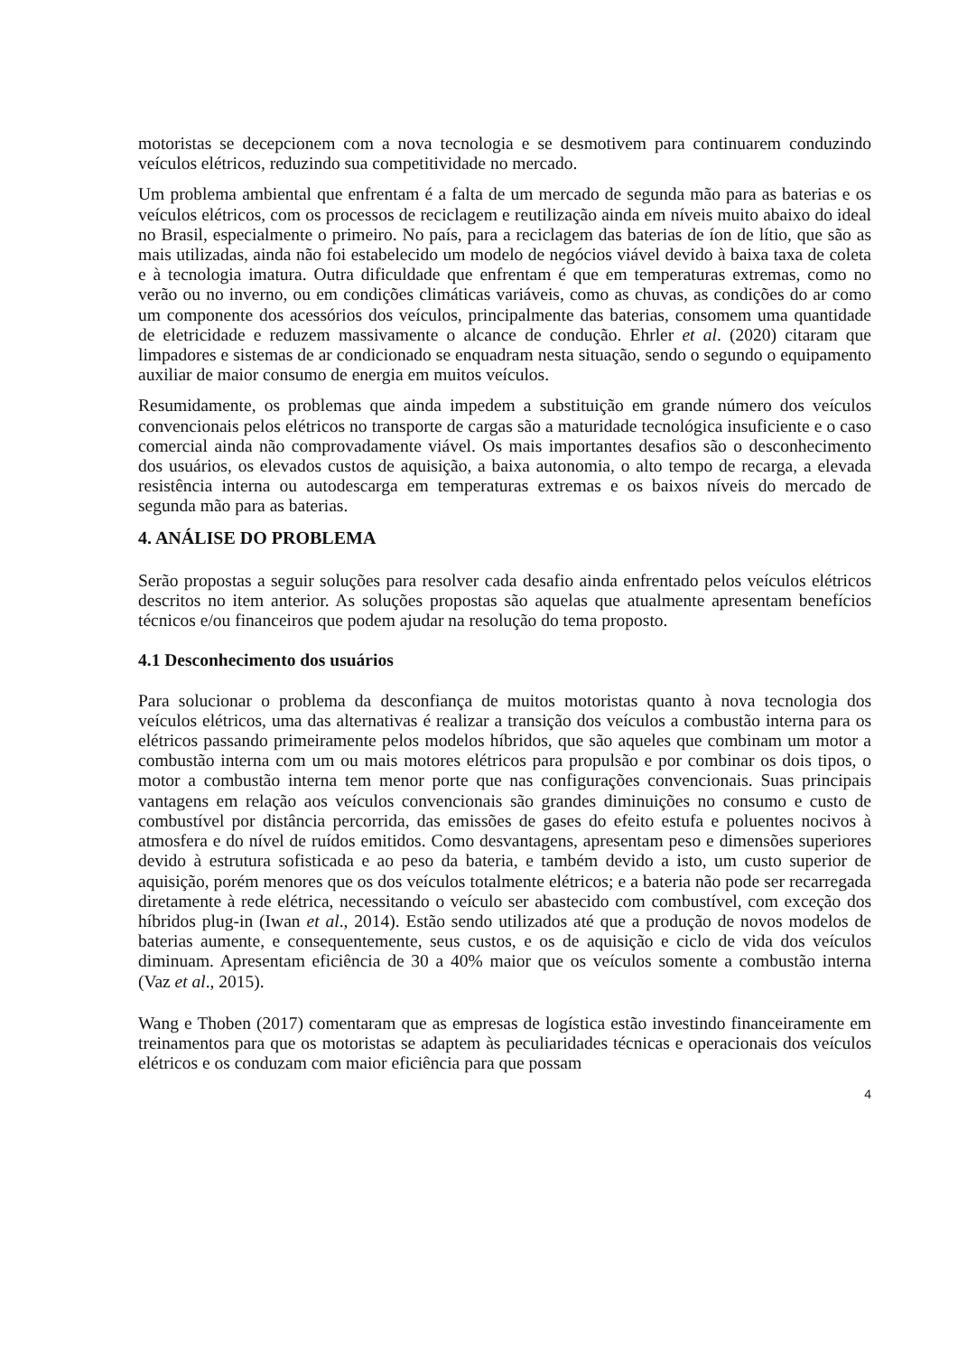motoristas se decepcionem com a nova tecnologia e se desmotivem para continuarem conduzindo veículos elétricos, reduzindo sua competitividade no mercado.
Um problema ambiental que enfrentam é a falta de um mercado de segunda mão para as baterias e os veículos elétricos, com os processos de reciclagem e reutilização ainda em níveis muito abaixo do ideal no Brasil, especialmente o primeiro. No país, para a reciclagem das baterias de íon de lítio, que são as mais utilizadas, ainda não foi estabelecido um modelo de negócios viável devido à baixa taxa de coleta e à tecnologia imatura. Outra dificuldade que enfrentam é que em temperaturas extremas, como no verão ou no inverno, ou em condições climáticas variáveis, como as chuvas, as condições do ar como um componente dos acessórios dos veículos, principalmente das baterias, consomem uma quantidade de eletricidade e reduzem massivamente o alcance de condução. Ehrler et al. (2020) citaram que limpadores e sistemas de ar condicionado se enquadram nesta situação, sendo o segundo o equipamento auxiliar de maior consumo de energia em muitos veículos.
Resumidamente, os problemas que ainda impedem a substituição em grande número dos veículos convencionais pelos elétricos no transporte de cargas são a maturidade tecnológica insuficiente e o caso comercial ainda não comprovadamente viável. Os mais importantes desafios são o desconhecimento dos usuários, os elevados custos de aquisição, a baixa autonomia, o alto tempo de recarga, a elevada resistência interna ou autodescarga em temperaturas extremas e os baixos níveis do mercado de segunda mão para as baterias.
4. ANÁLISE DO PROBLEMA
Serão propostas a seguir soluções para resolver cada desafio ainda enfrentado pelos veículos elétricos descritos no item anterior. As soluções propostas são aquelas que atualmente apresentam benefícios técnicos e/ou financeiros que podem ajudar na resolução do tema proposto.
4.1 Desconhecimento dos usuários
Para solucionar o problema da desconfiança de muitos motoristas quanto à nova tecnologia dos veículos elétricos, uma das alternativas é realizar a transição dos veículos a combustão interna para os elétricos passando primeiramente pelos modelos híbridos, que são aqueles que combinam um motor a combustão interna com um ou mais motores elétricos para propulsão e por combinar os dois tipos, o motor a combustão interna tem menor porte que nas configurações convencionais. Suas principais vantagens em relação aos veículos convencionais são grandes diminuições no consumo e custo de combustível por distância percorrida, das emissões de gases do efeito estufa e poluentes nocivos à atmosfera e do nível de ruídos emitidos. Como desvantagens, apresentam peso e dimensões superiores devido à estrutura sofisticada e ao peso da bateria, e também devido a isto, um custo superior de aquisição, porém menores que os dos veículos totalmente elétricos; e a bateria não pode ser recarregada diretamente à rede elétrica, necessitando o veículo ser abastecido com combustível, com exceção dos híbridos plug-in (Iwan et al., 2014). Estão sendo utilizados até que a produção de novos modelos de baterias aumente, e consequentemente, seus custos, e os de aquisição e ciclo de vida dos veículos diminuam. Apresentam eficiência de 30 a 40% maior que os veículos somente a combustão interna (Vaz et al., 2015).
Wang e Thoben (2017) comentaram que as empresas de logística estão investindo financeiramente em treinamentos para que os motoristas se adaptem às peculiaridades técnicas e operacionais dos veículos elétricos e os conduzam com maior eficiência para que possam
4